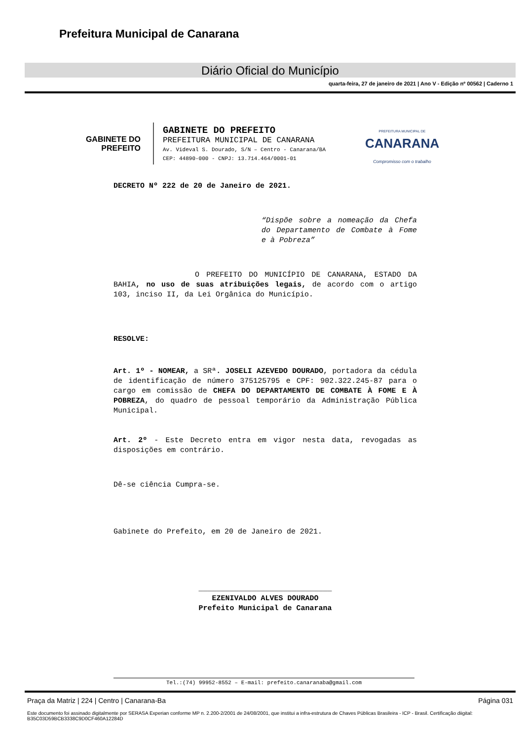Prefeitura Municipal de Canarana
Diário Oficial do Município
quarta-feira, 27 de janeiro de 2021 | Ano V - Edição nº 00562 | Caderno 1
GABINETE DO
PREFEITO
GABINETE DO PREFEITO
PREFEITURA MUNICIPAL DE CANARANA
Av. Videval S. Dourado, S/N – Centro - Canarana/BA
CEP: 44890-000 - CNPJ: 13.714.464/0001-01
PREFEITURA MUNICIPAL DE
CANARANA
Compromisso com o trabalho
DECRETO Nº 222 de 20 de Janeiro de 2021.
“Dispõe sobre a nomeação da Chefa do Departamento de Combate à Fome e à Pobreza”
O PREFEITO DO MUNICÍPIO DE CANARANA, ESTADO DA BAHIA, no uso de suas atribuições legais, de acordo com o artigo 103, inciso II, da Lei Orgânica do Município.
RESOLVE:
Art. 1º - NOMEAR, a SRª. JOSELI AZEVEDO DOURADO, portadora da cédula de identificação de número 375125795 e CPF: 902.322.245-87 para o cargo em comissão de CHEFA DO DEPARTAMENTO DE COMBATE À FOME E À POBREZA, do quadro de pessoal temporário da Administração Pública Municipal.
Art. 2º - Este Decreto entra em vigor nesta data, revogadas as disposições em contrário.
Dê-se ciência Cumpra-se.
Gabinete do Prefeito, em 20 de Janeiro de 2021.
______________________________
EZENIVALDO ALVES DOURADO
Prefeito Municipal de Canarana
Tel.:(74) 99952-8552 – E-mail: prefeito.canaranaba@gmail.com
Praça da Matriz | 224 | Centro | Canarana-Ba Página 031
Este documento foi assinado digitalmente por SERASA Experian conforme MP n. 2.200-2/2001 de 24/08/2001, que institui a infra-estrutura de Chaves Públicas Brasileira - ICP - Brasil. Certificação diigital: B35C03D59BCB3338C9D0CF460A12284D